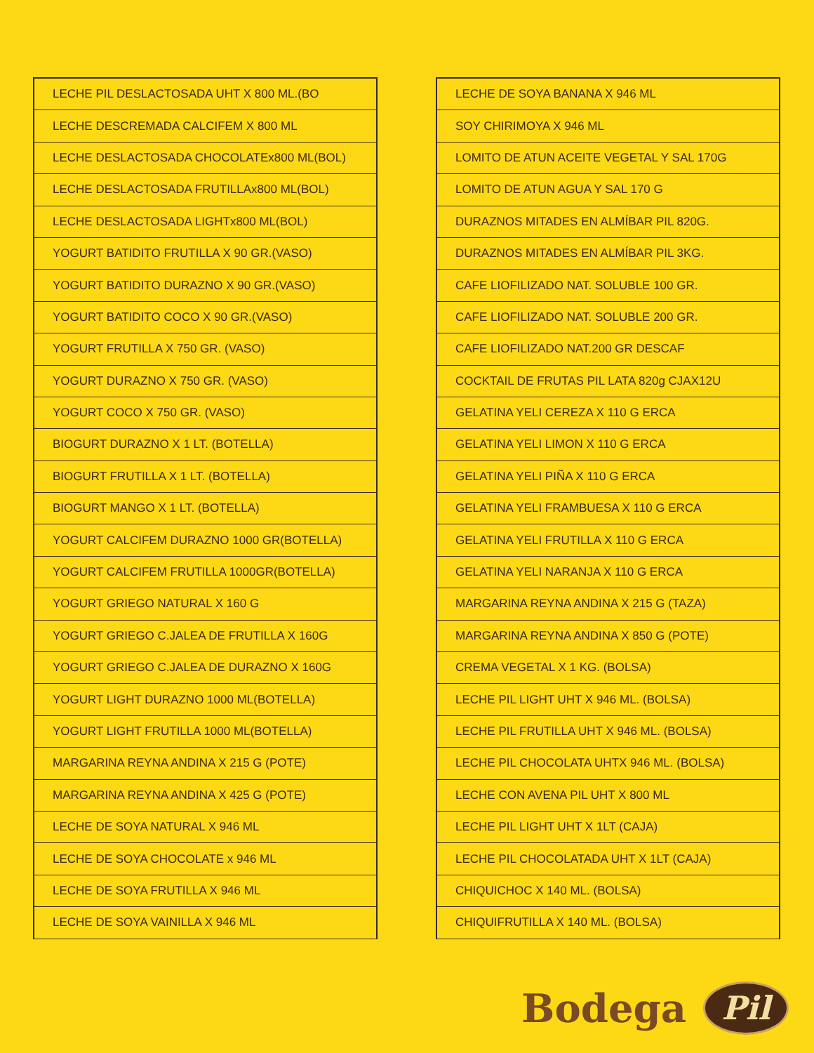| LECHE PIL DESLACTOSADA UHT X 800 ML.(BO |
| LECHE DESCREMADA CALCIFEM X 800 ML |
| LECHE DESLACTOSADA CHOCOLATEx800 ML(BOL) |
| LECHE DESLACTOSADA FRUTILLAx800 ML(BOL) |
| LECHE DESLACTOSADA LIGHTx800 ML(BOL) |
| YOGURT BATIDITO FRUTILLA X 90 GR.(VASO) |
| YOGURT BATIDITO DURAZNO X 90 GR.(VASO) |
| YOGURT BATIDITO COCO X 90 GR.(VASO) |
| YOGURT FRUTILLA X 750 GR. (VASO) |
| YOGURT DURAZNO X 750 GR. (VASO) |
| YOGURT COCO X 750 GR. (VASO) |
| BIOGURT DURAZNO X 1 LT. (BOTELLA) |
| BIOGURT FRUTILLA X 1 LT. (BOTELLA) |
| BIOGURT MANGO X 1 LT. (BOTELLA) |
| YOGURT CALCIFEM DURAZNO 1000 GR(BOTELLA) |
| YOGURT CALCIFEM FRUTILLA 1000GR(BOTELLA) |
| YOGURT GRIEGO NATURAL X 160 G |
| YOGURT GRIEGO C.JALEA DE FRUTILLA X 160G |
| YOGURT GRIEGO C.JALEA DE DURAZNO X 160G |
| YOGURT LIGHT DURAZNO 1000 ML(BOTELLA) |
| YOGURT LIGHT FRUTILLA 1000 ML(BOTELLA) |
| MARGARINA REYNA ANDINA X 215 G (POTE) |
| MARGARINA REYNA ANDINA X 425 G (POTE) |
| LECHE DE SOYA NATURAL X 946 ML |
| LECHE DE SOYA CHOCOLATE x 946 ML |
| LECHE DE SOYA FRUTILLA X 946 ML |
| LECHE DE SOYA VAINILLA X 946 ML |
| LECHE DE SOYA BANANA X 946 ML |
| SOY CHIRIMOYA X 946 ML |
| LOMITO DE ATUN ACEITE VEGETAL Y SAL 170G |
| LOMITO DE ATUN AGUA Y SAL 170 G |
| DURAZNOS MITADES EN ALMÍBAR PIL 820G. |
| DURAZNOS MITADES EN ALMÍBAR PIL 3KG. |
| CAFE LIOFILIZADO NAT. SOLUBLE 100 GR. |
| CAFE LIOFILIZADO NAT. SOLUBLE 200 GR. |
| CAFE LIOFILIZADO NAT.200 GR DESCAF |
| COCKTAIL DE FRUTAS PIL LATA 820g CJAX12U |
| GELATINA YELI CEREZA X 110 G ERCA |
| GELATINA YELI LIMON X 110 G ERCA |
| GELATINA YELI PIÑA X 110 G ERCA |
| GELATINA YELI FRAMBUESA X 110 G ERCA |
| GELATINA YELI FRUTILLA X 110 G ERCA |
| GELATINA YELI NARANJA X 110 G ERCA |
| MARGARINA REYNA ANDINA X 215 G (TAZA) |
| MARGARINA REYNA ANDINA X 850 G (POTE) |
| CREMA VEGETAL X 1 KG. (BOLSA) |
| LECHE PIL LIGHT UHT X 946 ML. (BOLSA) |
| LECHE PIL FRUTILLA UHT X 946 ML. (BOLSA) |
| LECHE PIL CHOCOLATA UHTX 946 ML. (BOLSA) |
| LECHE CON AVENA PIL UHT X 800 ML |
| LECHE PIL LIGHT UHT X 1LT (CAJA) |
| LECHE PIL CHOCOLATADA UHT X 1LT (CAJA) |
| CHIQUICHOC X 140 ML. (BOLSA) |
| CHIQUIFRUTILLA X 140 ML. (BOLSA) |
Bodega Pil